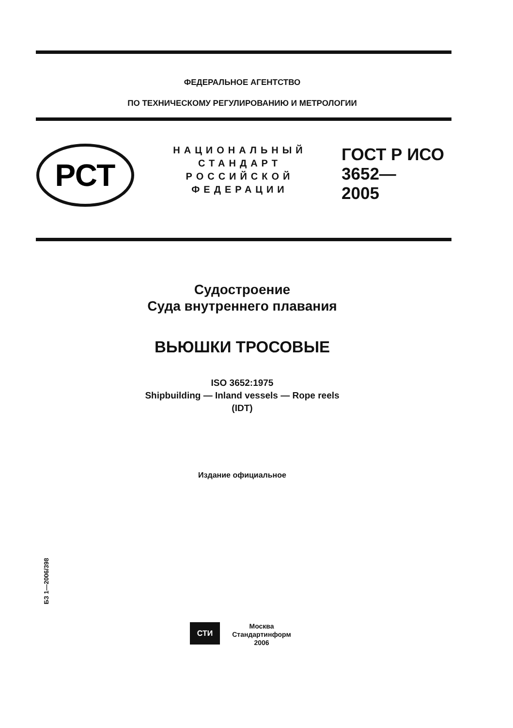ФЕДЕРАЛЬНОЕ АГЕНТСТВО
ПО ТЕХНИЧЕСКОМУ РЕГУЛИРОВАНИЮ И МЕТРОЛОГИИ
РСТ
НАЦИОНАЛЬНЫЙ
СТАНДАРТ
РОССИЙСКОЙ
ФЕДЕРАЦИИ
ГОСТ Р ИСО
3652—
2005
Судостроение
Суда внутреннего плавания
ВЬЮШКИ ТРОСОВЫЕ
ISO 3652:1975
Shipbuilding — Inland vessels — Rope reels
(IDT)
Издание официальное
БЗ 1—2006/398
СТИ
Москва
Стандартинформ
2006